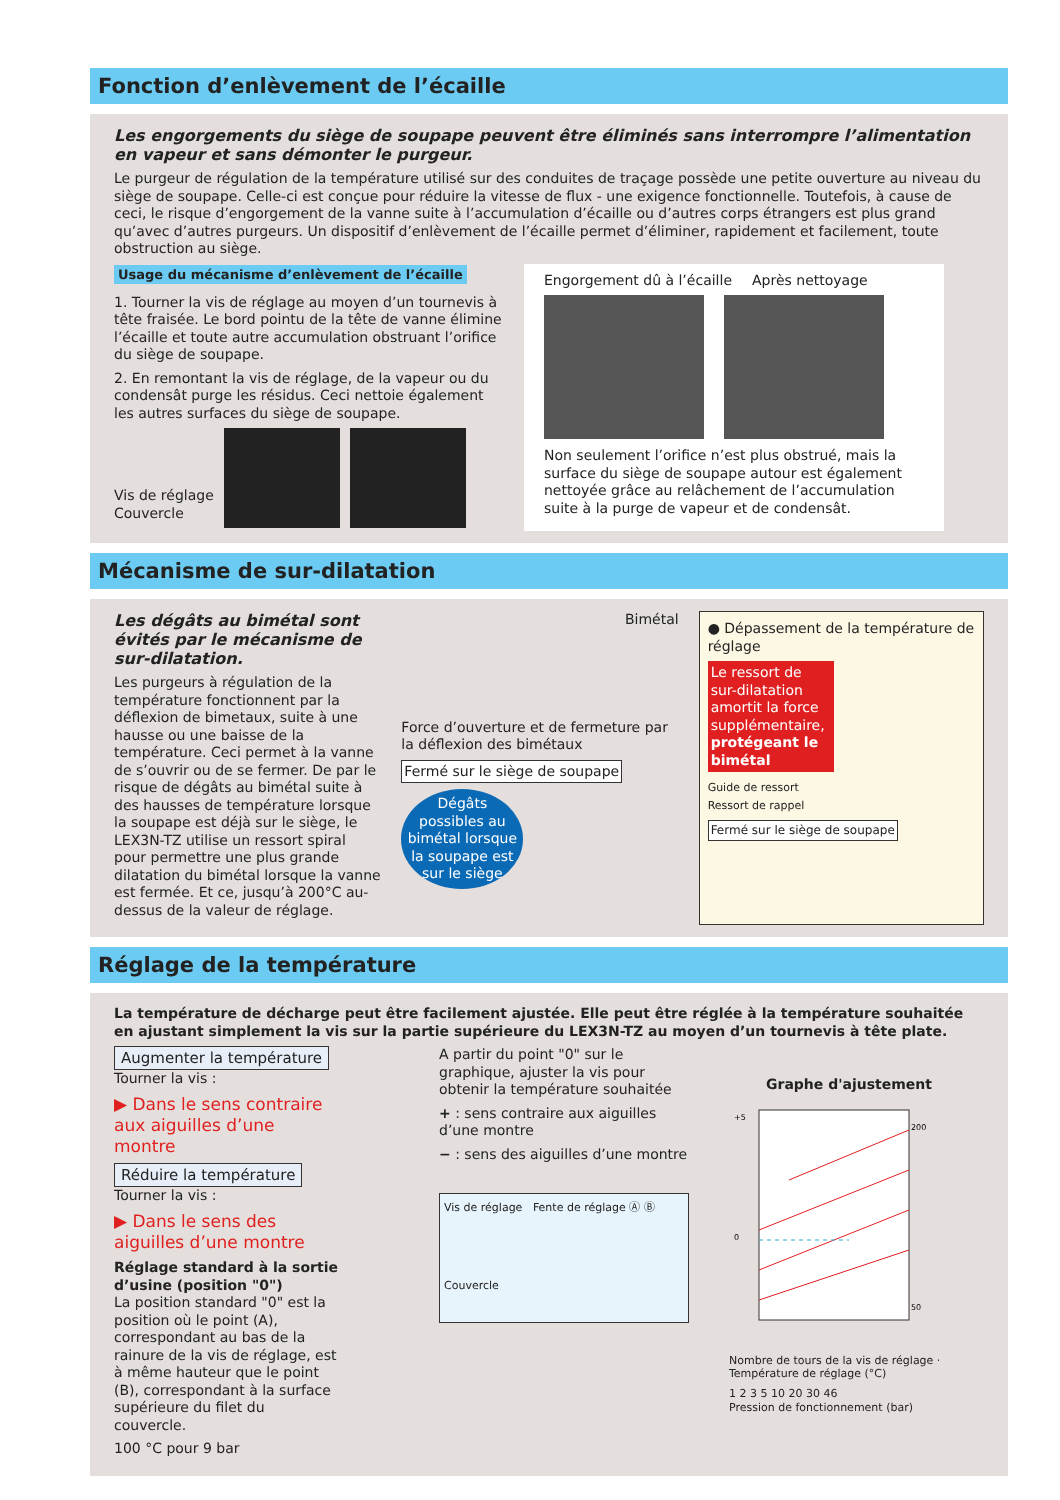Fonction d’enlèvement de l’écaille
Les engorgements du siège de soupape peuvent être éliminés sans interrompre l’alimentation en vapeur et sans démonter le purgeur.
Le purgeur de régulation de la température utilisé sur des conduites de traçage possède une petite ouverture au niveau du siège de soupape. Celle-ci est conçue pour réduire la vitesse de flux - une exigence fonctionnelle. Toutefois, à cause de ceci, le risque d’engorgement de la vanne suite à l’accumulation d’écaille ou d’autres corps étrangers est plus grand qu’avec d’autres purgeurs. Un dispositif d’enlèvement de l’écaille permet d’éliminer, rapidement et facilement, toute obstruction au siège.
Usage du mécanisme d’enlèvement de l’écaille
1. Tourner la vis de réglage au moyen d’un tournevis à tête fraisée. Le bord pointu de la tête de vanne élimine l’écaille et toute autre accumulation obstruant l’orifice du siège de soupape.
2. En remontant la vis de réglage, de la vapeur ou du condensât purge les résidus. Ceci nettoie également les autres surfaces du siège de soupape.
Vis de réglage
Couvercle
Engorgement dû à l’écaille Après nettoyage
Non seulement l’orifice n’est plus obstrué, mais la surface du siège de soupape autour est également nettoyée grâce au relâchement de l’accumulation suite à la purge de vapeur et de condensât.
Mécanisme de sur-dilatation
Les dégâts au bimétal sont évités par le mécanisme de sur-dilatation.
Les purgeurs à régulation de la température fonctionnent par la déflexion de bimetaux, suite à une hausse ou une baisse de la température. Ceci permet à la vanne de s’ouvrir ou de se fermer. De par le risque de dégâts au bimétal suite à des hausses de température lorsque la soupape est déjà sur le siège, le LEX3N-TZ utilise un ressort spiral pour permettre une plus grande dilatation du bimétal lorsque la vanne est fermée. Et ce, jusqu’à 200°C au-dessus de la valeur de réglage.
Bimétal
Force d’ouverture et de fermeture par la déflexion des bimétaux
Fermé sur le siège de soupape
Dégâts possibles au bimétal lorsque la soupape est sur le siège
● Dépassement de la température de réglage
Le ressort de sur-dilatation amortit la force supplémentaire, protégeant le bimétal
Guide de ressort
Ressort de rappel
Fermé sur le siège de soupape
Réglage de la température
La température de décharge peut être facilement ajustée. Elle peut être réglée à la température souhaitée en ajustant simplement la vis sur la partie supérieure du LEX3N-TZ au moyen d’un tournevis à tête plate.
Augmenter la température
Tourner la vis :
▶ Dans le sens contraire aux aiguilles d’une montre
Réduire la température
Tourner la vis :
▶ Dans le sens des aiguilles d’une montre
Réglage standard à la sortie d’usine (position "0")
La position standard "0" est la position où le point (A), correspondant au bas de la rainure de la vis de réglage, est à même hauteur que le point (B), correspondant à la surface supérieure du filet du couvercle.
100 °C pour 9 bar
A partir du point "0" sur le graphique, ajuster la vis pour obtenir la température souhaitée
+ : sens contraire aux aiguilles d’une montre
− : sens des aiguilles d’une montre
Vis de réglage Fente de réglage Ⓐ Ⓑ
Couvercle
Graphe d'ajustement
+5
0
200
50
Nombre de tours de la vis de réglage · Température de réglage (°C)
1 2 3 5 10 20 30 46
Pression de fonctionnement (bar)